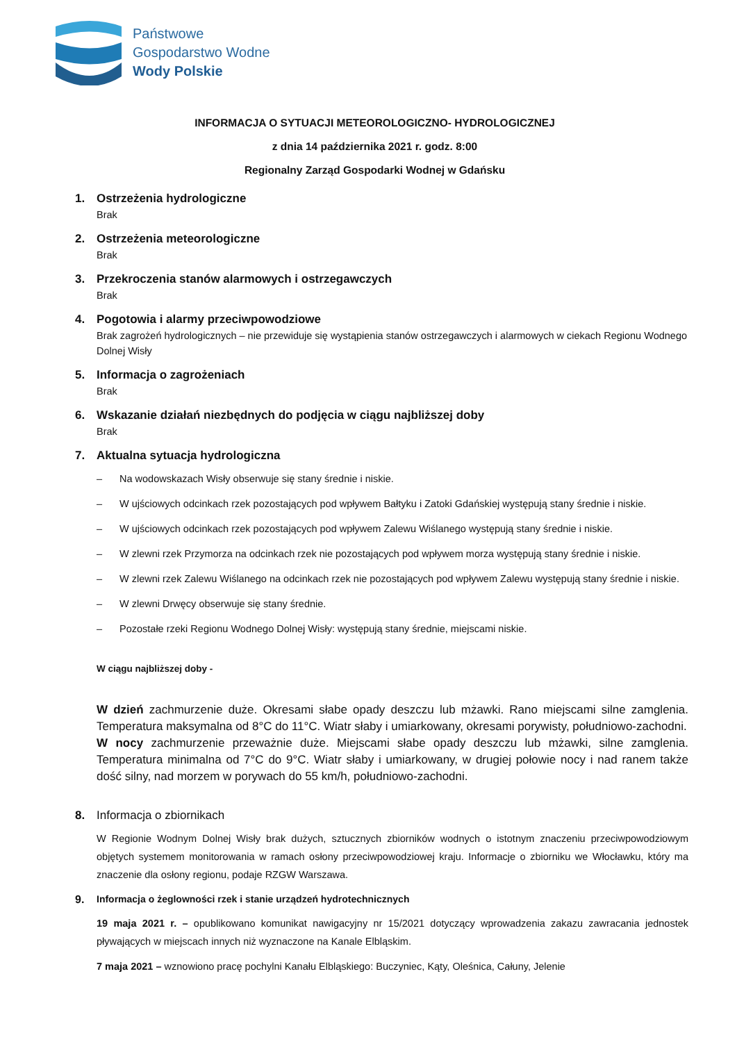Państwowe
Gospodarstwo Wodne
Wody Polskie
INFORMACJA O SYTUACJI METEOROLOGICZNO- HYDROLOGICZNEJ
z dnia 14 października 2021 r. godz. 8:00
Regionalny Zarząd Gospodarki Wodnej w Gdańsku
1. Ostrzeżenia hydrologiczne
Brak
2. Ostrzeżenia meteorologiczne
Brak
3. Przekroczenia stanów alarmowych i ostrzegawczych
Brak
4. Pogotowia i alarmy przeciwpowodziowe
Brak zagrożeń hydrologicznych – nie przewiduje się wystąpienia stanów ostrzegawczych i alarmowych w ciekach Regionu Wodnego Dolnej Wisły
5. Informacja o zagrożeniach
Brak
6. Wskazanie działań niezbędnych do podjęcia w ciągu najbliższej doby
Brak
7. Aktualna sytuacja hydrologiczna
– Na wodowskazach Wisły obserwuje się stany średnie i niskie.
– W ujściowych odcinkach rzek pozostających pod wpływem Bałtyku i Zatoki Gdańskiej występują stany średnie i niskie.
– W ujściowych odcinkach rzek pozostających pod wpływem Zalewu Wiślanego występują stany średnie i niskie.
– W zlewni rzek Przymorza na odcinkach rzek nie pozostających pod wpływem morza występują stany średnie i niskie.
– W zlewni rzek Zalewu Wiślanego na odcinkach rzek nie pozostających pod wpływem Zalewu występują stany średnie i niskie.
– W zlewni Drwęcy obserwuje się stany średnie.
– Pozostałe rzeki Regionu Wodnego Dolnej Wisły: występują stany średnie, miejscami niskie.
W ciągu najbliższej doby -
W dzień zachmurzenie duże. Okresami słabe opady deszczu lub mżawki. Rano miejscami silne zamglenia. Temperatura maksymalna od 8°C do 11°C. Wiatr słaby i umiarkowany, okresami porywisty, południowo-zachodni.
W nocy zachmurzenie przeważnie duże. Miejscami słabe opady deszczu lub mżawki, silne zamglenia. Temperatura minimalna od 7°C do 9°C. Wiatr słaby i umiarkowany, w drugiej połowie nocy i nad ranem także dość silny, nad morzem w porywach do 55 km/h, południowo-zachodni.
8. Informacja o zbiornikach
W Regionie Wodnym Dolnej Wisły brak dużych, sztucznych zbiorników wodnych o istotnym znaczeniu przeciwpowodziowym objętych systemem monitorowania w ramach osłony przeciwpowodziowej kraju. Informacje o zbiorniku we Włocławku, który ma znaczenie dla osłony regionu, podaje RZGW Warszawa.
9. Informacja o żeglowności rzek i stanie urządzeń hydrotechnicznych
19 maja 2021 r. – opublikowano komunikat nawigacyjny nr 15/2021 dotyczący wprowadzenia zakazu zawracania jednostek pływających w miejscach innych niż wyznaczone na Kanale Elbląskim.
7 maja 2021 – wznowiono pracę pochylni Kanału Elbląskiego: Buczyniec, Kąty, Oleśnica, Całuny, Jelenie